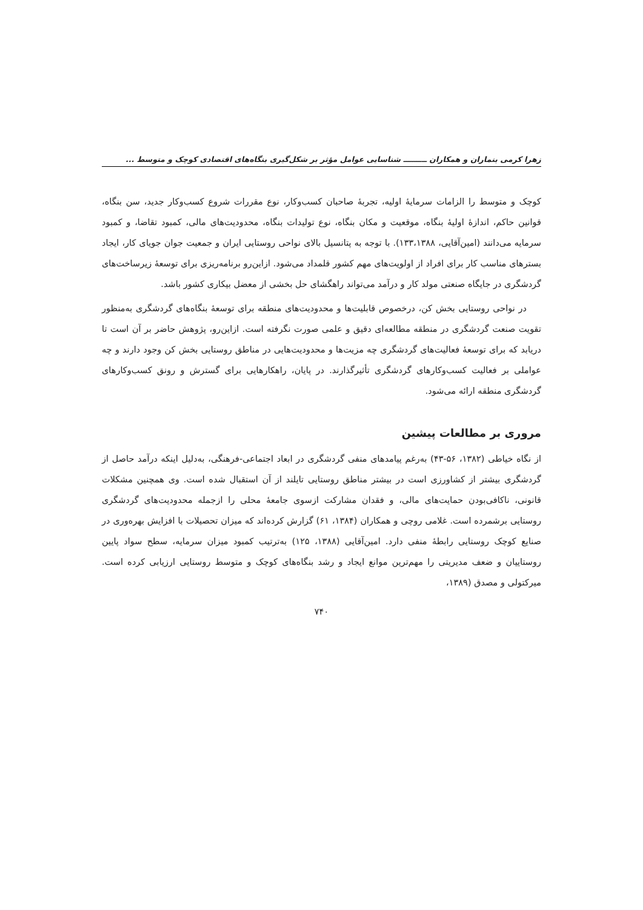زهرا کرمی بنماران و همکاران ـــــــــ شناسایی عوامل مؤثر بر شکل‌گیری بنگاه‌های اقتصادی کوچک و متوسط ...
کوچک و متوسط را الزامات سرمایهٔ اولیه، تجربهٔ صاحبان کسب‌وکار، نوع مقررات شروع کسب‌وکار جدید، سن بنگاه، قوانین حاکم، اندازهٔ اولیهٔ بنگاه، موقعیت و مکان بنگاه، نوع تولیدات بنگاه، محدودیت‌های مالی، کمبود تقاضا، و کمبود سرمایه می‌دانند (امین‌آقایی، ۱۳۳،۱۳۸۸). با توجه به پتانسیل بالای نواحی روستایی ایران و جمعیت جوان جویای کار، ایجاد بسترهای مناسب کار برای افراد از اولویت‌های مهم کشور قلمداد می‌شود. ازاین‌رو برنامه‌ریزی برای توسعهٔ زیرساخت‌های گردشگری در جایگاه صنعتی مولد کار و درآمد می‌تواند راهگشای حل بخشی از معضل بیکاری کشور باشد.
در نواحی روستایی بخش کن، درخصوص قابلیت‌ها و محدودیت‌های منطقه برای توسعهٔ بنگاه‌های گردشگری به‌منظور تقویت صنعت گردشگری در منطقه مطالعه‌ای دقیق و علمی صورت نگرفته است. ازاین‌رو، پژوهش حاضر بر آن است تا دریابد که برای توسعهٔ فعالیت‌های گردشگری چه مزیت‌ها و محدودیت‌هایی در مناطق روستایی بخش کن وجود دارند و چه عواملی بر فعالیت کسب‌وکارهای گردشگری تأثیرگذارند. در پایان، راهکارهایی برای گسترش و رونق کسب‌وکارهای گردشگری منطقه ارائه می‌شود.
مروری بر مطالعات پیشین
از نگاه خیاطی (۱۳۸۲، ۵۶-۴۳) به‌رغم پیامدهای منفی گردشگری در ابعاد اجتماعی-فرهنگی، به‌دلیل اینکه درآمد حاصل از گردشگری بیشتر از کشاورزی است در بیشتر مناطق روستایی تایلند از آن استقبال شده است. وی همچنین مشکلات قانونی، ناکافی‌بودن حمایت‌های مالی، و فقدان مشارکت ازسوی جامعهٔ محلی را ازجمله محدودیت‌های گردشگری روستایی برشمرده است. غلامی روچی و همکاران (۱۳۸۴، ۶۱) گزارش کرده‌اند که میزان تحصیلات با افزایش بهره‌وری در صنایع کوچک روستایی رابطهٔ منفی دارد. امین‌آقایی (۱۳۸۸، ۱۲۵) به‌ترتیب کمبود میزان سرمایه، سطح سواد پایین روستاییان و ضعف مدیریتی را مهم‌ترین موانع ایجاد و رشد بنگاه‌های کوچک و متوسط روستایی ارزیابی کرده است. میرکتولی و مصدق (۱۳۸۹،
۷۴۰